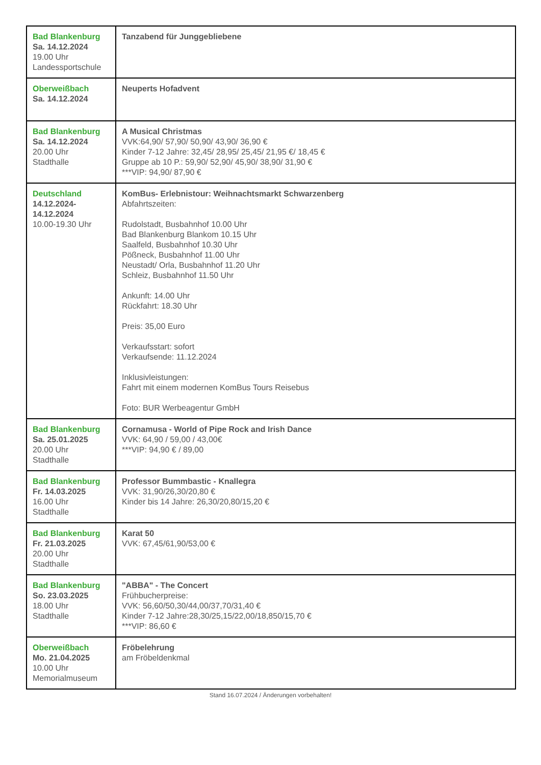| Bad Blankenburg Sa. 14.12.2024 19.00 Uhr Landessportschule | Tanzabend für Junggebliebene |
| Oberweißbach Sa. 14.12.2024 | Neuperts Hofadvent |
| Bad Blankenburg Sa. 14.12.2024 20.00 Uhr Stadthalle | A Musical Christmas VVK:64,90/ 57,90/ 50,90/ 43,90/ 36,90 € Kinder 7-12 Jahre: 32,45/ 28,95/ 25,45/ 21,95 €/ 18,45 € Gruppe ab 10 P.: 59,90/ 52,90/ 45,90/ 38,90/ 31,90 € ***VIP: 94,90/ 87,90 € |
| Deutschland 14.12.2024- 14.12.2024 10.00-19.30 Uhr | KomBus- Erlebnistour: Weihnachtsmarkt Schwarzenberg Abfahrtszeiten: Rudolstadt, Busbahnhof 10.00 Uhr Bad Blankenburg Blankom 10.15 Uhr Saalfeld, Busbahnhof 10.30 Uhr Pößneck, Busbahnhof 11.00 Uhr Neustadt/ Orla, Busbahnhof 11.20 Uhr Schleiz, Busbahnhof 11.50 Uhr Ankunft: 14.00 Uhr Rückfahrt: 18.30 Uhr Preis: 35,00 Euro Verkaufsstart: sofort Verkaufsende: 11.12.2024 Inklusivleistungen: Fahrt mit einem modernen KomBus Tours Reisebus Foto: BUR Werbeagentur GmbH |
| Bad Blankenburg Sa. 25.01.2025 20.00 Uhr Stadthalle | Cornamusa - World of Pipe Rock and Irish Dance VVK: 64,90 / 59,00 / 43,00€ ***VIP: 94,90 € / 89,00 |
| Bad Blankenburg Fr. 14.03.2025 16.00 Uhr Stadthalle | Professor Bummbastic - Knallegra VVK: 31,90/26,30/20,80 € Kinder bis 14 Jahre: 26,30/20,80/15,20 € |
| Bad Blankenburg Fr. 21.03.2025 20.00 Uhr Stadthalle | Karat 50 VVK: 67,45/61,90/53,00 € |
| Bad Blankenburg So. 23.03.2025 18.00 Uhr Stadthalle | "ABBA" - The Concert Frühbucherpreise: VVK: 56,60/50,30/44,00/37,70/31,40 € Kinder 7-12 Jahre:28,30/25,15/22,00/18,850/15,70 € ***VIP: 86,60 € |
| Oberweißbach Mo. 21.04.2025 10.00 Uhr Memorialmuseum | Fröbelehrung am Fröbeldenkmal |
Stand 16.07.2024 / Änderungen vorbehalten!